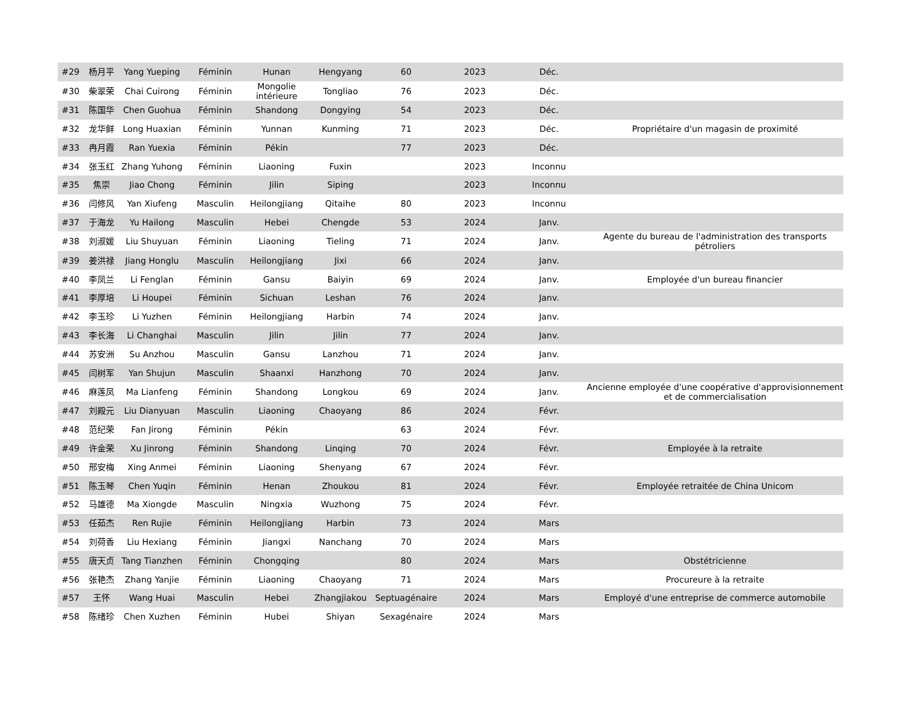| #29 | 杨月平 | Yang Yueping | Féminin | Hunan | Hengyang | 60 | 2023 | Déc. | |
| #30 | 柴翠荣 | Chai Cuirong | Féminin | Mongolie intérieure | Tongliao | 76 | 2023 | Déc. | |
| #31 | 陈国华 | Chen Guohua | Féminin | Shandong | Dongying | 54 | 2023 | Déc. | |
| #32 | 龙华鲜 | Long Huaxian | Féminin | Yunnan | Kunming | 71 | 2023 | Déc. | Propriétaire d'un magasin de proximité |
| #33 | 冉月霞 | Ran Yuexia | Féminin | Pékin | | 77 | 2023 | Déc. | |
| #34 | 张玉红 | Zhang Yuhong | Féminin | Liaoning | Fuxin | | 2023 | Inconnu | |
| #35 | 焦崇 | Jiao Chong | Féminin | Jilin | Siping | | 2023 | Inconnu | |
| #36 | 闫修风 | Yan Xiufeng | Masculin | Heilongjiang | Qitaihe | 80 | 2023 | Inconnu | |
| #37 | 于海龙 | Yu Hailong | Masculin | Hebei | Chengde | 53 | 2024 | Janv. | |
| #38 | 刘淑媛 | Liu Shuyuan | Féminin | Liaoning | Tieling | 71 | 2024 | Janv. | Agente du bureau de l'administration des transports pétroliers |
| #39 | 姜洪禄 | Jiang Honglu | Masculin | Heilongjiang | Jixi | 66 | 2024 | Janv. | |
| #40 | 李凤兰 | Li Fenglan | Féminin | Gansu | Baiyin | 69 | 2024 | Janv. | Employée d'un bureau financier |
| #41 | 李厚培 | Li Houpei | Féminin | Sichuan | Leshan | 76 | 2024 | Janv. | |
| #42 | 李玉珍 | Li Yuzhen | Féminin | Heilongjiang | Harbin | 74 | 2024 | Janv. | |
| #43 | 李长海 | Li Changhai | Masculin | Jilin | Jilin | 77 | 2024 | Janv. | |
| #44 | 苏安洲 | Su Anzhou | Masculin | Gansu | Lanzhou | 71 | 2024 | Janv. | |
| #45 | 闫树军 | Yan Shujun | Masculin | Shaanxi | Hanzhong | 70 | 2024 | Janv. | |
| #46 | 麻莲凤 | Ma Lianfeng | Féminin | Shandong | Longkou | 69 | 2024 | Janv. | Ancienne employée d'une coopérative d'approvisionnement et de commercialisation |
| #47 | 刘殿元 | Liu Dianyuan | Masculin | Liaoning | Chaoyang | 86 | 2024 | Févr. | |
| #48 | 范纪荣 | Fan Jirong | Féminin | Pékin | | 63 | 2024 | Févr. | |
| #49 | 许金荣 | Xu Jinrong | Féminin | Shandong | Linqing | 70 | 2024 | Févr. | Employée à la retraite |
| #50 | 邢安梅 | Xing Anmei | Féminin | Liaoning | Shenyang | 67 | 2024 | Févr. | |
| #51 | 陈玉琴 | Chen Yuqin | Féminin | Henan | Zhoukou | 81 | 2024 | Févr. | Employée retraitée de China Unicom |
| #52 | 马雄德 | Ma Xiongde | Masculin | Ningxia | Wuzhong | 75 | 2024 | Févr. | |
| #53 | 任茹杰 | Ren Rujie | Féminin | Heilongjiang | Harbin | 73 | 2024 | Mars | |
| #54 | 刘荷香 | Liu Hexiang | Féminin | Jiangxi | Nanchang | 70 | 2024 | Mars | |
| #55 | 唐天贞 | Tang Tianzhen | Féminin | Chongqing | | 80 | 2024 | Mars | Obstétricienne |
| #56 | 张艳杰 | Zhang Yanjie | Féminin | Liaoning | Chaoyang | 71 | 2024 | Mars | Procureure à la retraite |
| #57 | 王怀 | Wang Huai | Masculin | Hebei | Zhangjiakou | Septuagénaire | 2024 | Mars | Employé d'une entreprise de commerce automobile |
| #58 | 陈绪珍 | Chen Xuzhen | Féminin | Hubei | Shiyan | Sexagénaire | 2024 | Mars | |